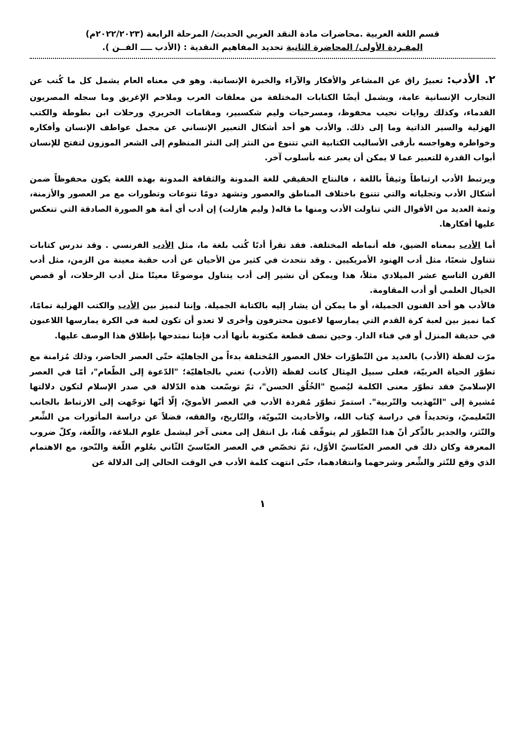قسم اللغة العربية .محاضرات مادة النقد العربي الحديث/ المرحلة الرابعة (٢٠٢٢/٢٠٢٣م)
المفـردة الأولى/ المحاضرة الثانية تحديد المفاهيم النقدية : (الأدب ــــ الفــن ).
٢. الأدب: تعبيرٌ راق عن المشاعر والأفكار والآراء والخبرة الإنسانية. وهو في معناه العام يشمل كل ما كُتب عن التجارب الإنسانية عامة، ويشمل أيضًا الكتابات المختلفة من معلقات العرب وملاحم الإغريق وما سجله المصريون القدماء، وكذلك روايات نجيب محفوظ، ومسرحيات وليم شكسبير، ومقامات الحريري ورحلات ابن بطوطة والكتب الهزلية والسير الذاتية وما إلى ذلك. والأدب هو أحد أشكال التعبير الإنساني عن مجمل عواطف الإنسان وأفكاره وخواطره وهواجسه بأرقى الأساليب الكتابية التي تتنوع من النثر إلى النثر المنظوم إلى الشعر الموزون لتفتح للإنسان أبواب القدرة للتعبير عما لا يمكن أن يعبر عنه بأسلوب آخر.
ويرتبط الأدب ارتباطاً وثيقاً باللغة ، فالنتاج الحقيقي للغة المدونة والثقافة المدونة بهذه اللغة يكون محفوظاً ضمن أشكال الأدب وتجلياته والتي تتنوع باختلاف المناطق والعصور وتشهد دومًا تنوعات وتطورات مع مر العصور والأزمنة، وثمة العديد من الأقوال التي تناولت الأدب ومنها ما قاله( وليم هازلت) إن أدب أي أمة هو الصورة الصادقة التي تنعكس عليها أفكارها.
أما الأدب بمعناه الضيق، فله أنماطه المختلفة. فقد تقرأ أدبًا كُتب بلغة ما، مثل الأدب الفرنسي . وقد ندرس كتابات تتناول شعبًا، مثل أدب الهنود الأمريكيين . وقد نتحدث في كثير من الأحيان عن أدب حقبة معينة من الزمن، مثل أدب القرن التاسع عشر الميلادي مثلاً، هذا ويمكن أن نشير إلى أدب يتناول موضوعًا معينًا مثل أدب الرحلات، أو قصص الخيال العلمي أو أدب المقاومة.
فالأدب هو أحد الفنون الجميلة، أو ما يمكن أن يشار إليه بالكتابة الجميلة. وإننا لنميز بين الأدب والكتب الهزلية تمامًا، كما نميز بين لعبة كرة القدم التي يمارسها لاعبون محترفون وأخرى لا تعدو أن تكون لعبة في الكرة يمارسها اللاعبون في حديقة المنزل أو في فناء الدار. وحين نصف قطعة مكتوبة بأنها أدب فإننا نمتدحها بإطلاق هذا الوصف عليها.
مرّت لفظة (الأدب) بالعديد من التّطوّرات خلال العصور المُختلفة بدءاً من الجاهليّة حتّى العصر الحاضر، وذلك مُزامنة مع تطوّر الحياة العربيّة، فعلى سبيل المِثال كانت لفظة (الأدب) تعني بالجاهليّة؛ "الدّعوة إلى الطّعام"، أمّا في العصر الإسلاميّ فقد تطوّر معنى الكلمة ليُصبح "الخُلُق الحسن"، ثمّ توسّعت هذه الدّلالة في صدر الإسلام لتكون دلالتها مُشيرة إلى "التّهذيب والتّربية". استمرّ تطوّر مُفردة الأدب في العصر الأمويّ، إلّا أنّها توجّهت إلى الارتباط بالجانب التّعليميّ، وتحديداً في دراسة كِتاب الله، والأحاديث النّبويّة، والتّاريخ، والفقه، فضلاً عن دراسة المأثورات من الشِّعر والنّثر، والجدير بالذِّكر أنّ هذا التّطوّر لم يتوقّف هُنا، بل انتقل إلى معنى آخر ليشمل علوم البلاغة، واللّغة، وكلّ ضروب المعرفة وكان ذلك في العصر العبّاسيّ الأوّل، ثمّ تخصّص في العصر العبّاسيّ الثّاني بعُلوم اللّغة والنّحو، مع الاهتمام الذي وقع للنّثر والشِّعر وشرحهما وانتقادهما، حتّى انتهت كلمة الأدب في الوقت الحالي إلى الدلالة عن
١